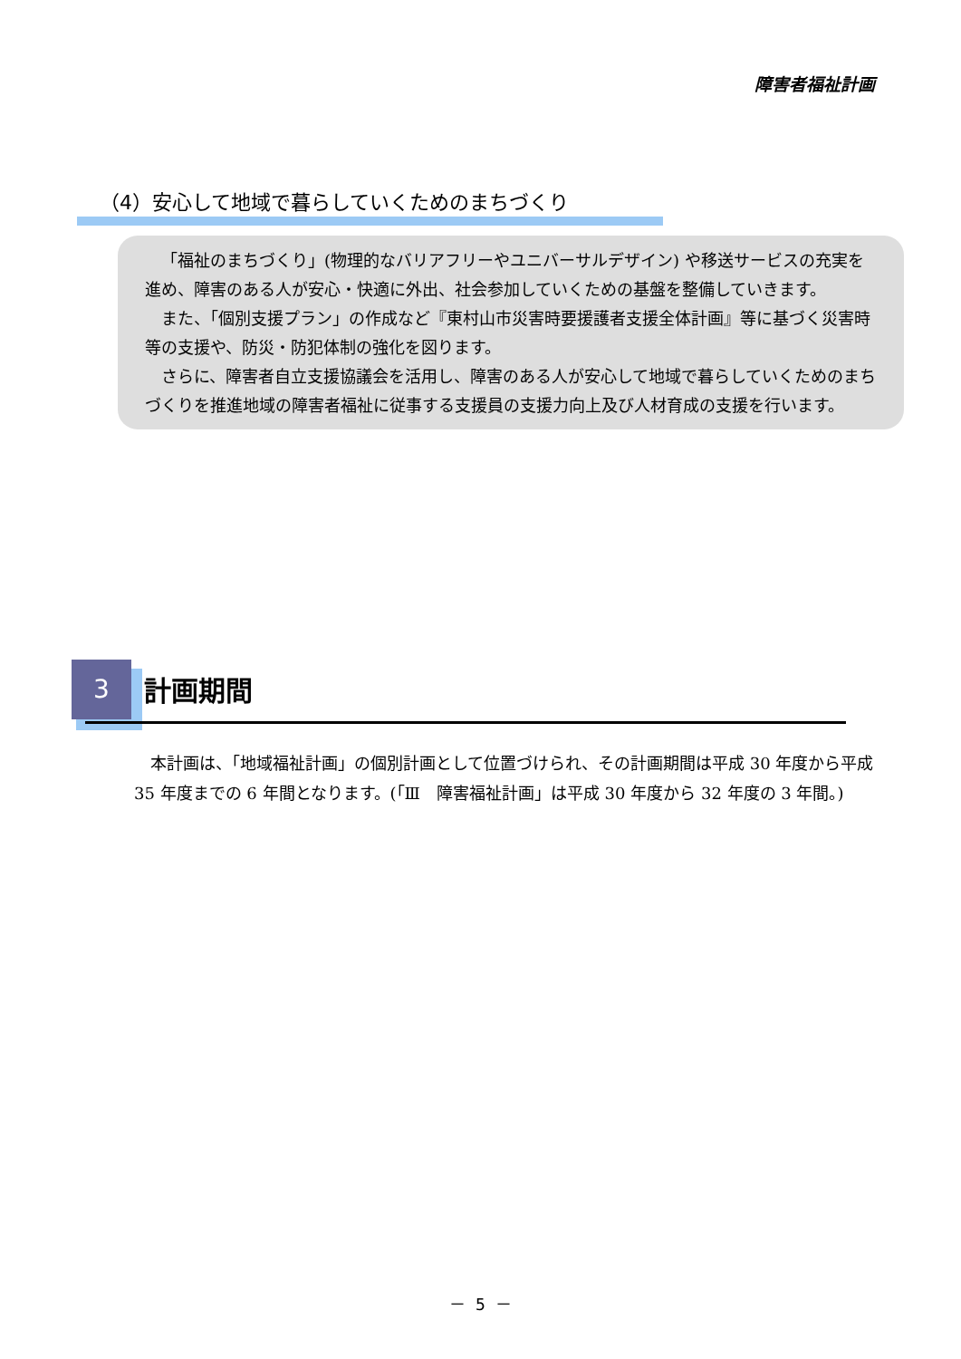障害者福祉計画
（4）安心して地域で暮らしていくためのまちづくり
「福祉のまちづくり」(物理的なバリアフリーやユニバーサルデザイン) や移送サービスの充実を進め、障害のある人が安心・快適に外出、社会参加していくための基盤を整備していきます。
また、「個別支援プラン」の作成など『東村山市災害時要援護者支援全体計画』等に基づく災害時等の支援や、防災・防犯体制の強化を図ります。
さらに、障害者自立支援協議会を活用し、障害のある人が安心して地域で暮らしていくためのまちづくりを推進地域の障害者福祉に従事する支援員の支援力向上及び人材育成の支援を行います。
3 計画期間
本計画は、「地域福祉計画」の個別計画として位置づけられ、その計画期間は平成 30 年度から平成 35 年度までの 6 年間となります。(「Ⅲ　障害福祉計画」は平成 30 年度から 32 年度の 3 年間。)
－ 5 －